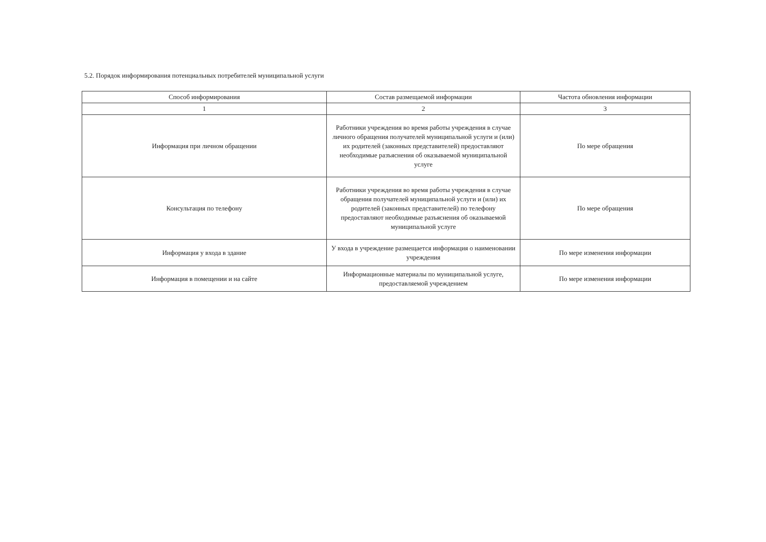5.2. Порядок информирования потенциальных потребителей муниципальной услуги
| Способ информирования | Состав размещаемой информации | Частота обновления информации |
| --- | --- | --- |
| 1 | 2 | 3 |
| Информация при личном обращении | Работники учреждения во время работы учреждения в случае личного обращения получателей муниципальной услуги и (или) их родителей (законных представителей) предоставляют необходимые разъяснения об оказываемой муниципальной услуге | По мере обращения |
| Консультация по телефону | Работники учреждения во время работы учреждения в случае обращения получателей муниципальной услуги и (или) их родителей (законных представителей) по телефону предоставляют необходимые разъяснения об оказываемой муниципальной услуге | По мере обращения |
| Информация у входа в здание | У входа в учреждение размещается информация о наименовании учреждения | По мере изменения информации |
| Информация в помещении и на сайте | Информационные материалы по муниципальной услуге, предоставляемой учреждением | По мере изменения информации |